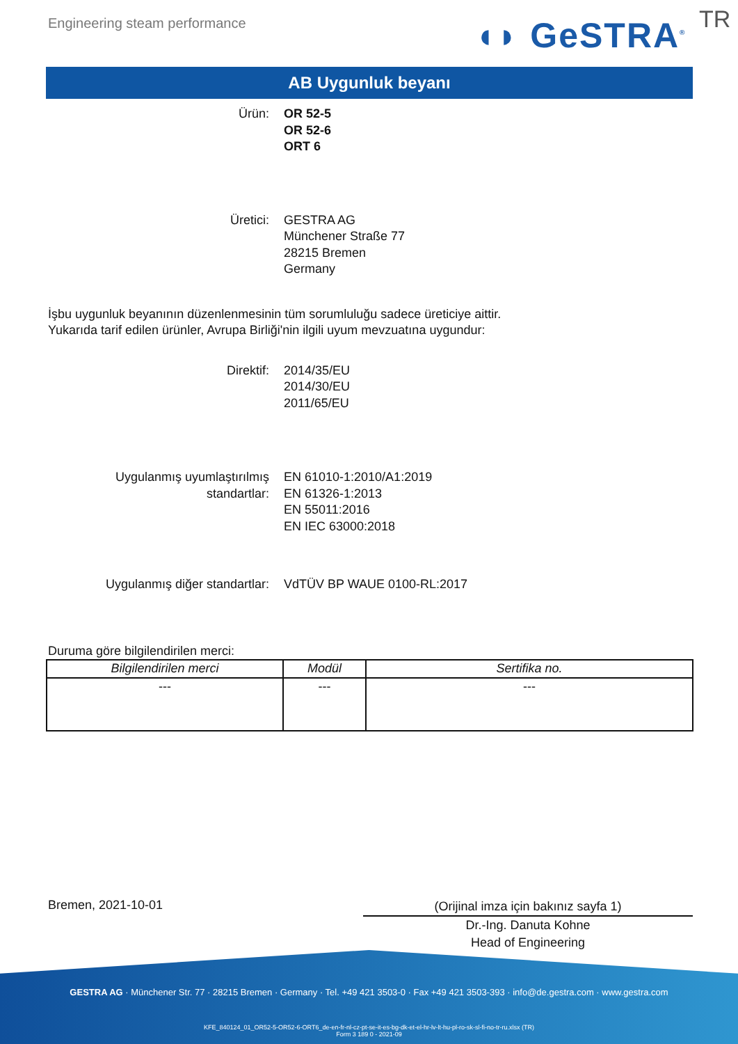Engineering steam performance ◖◗ GeSTRA<sup>®</sup> TR
AB Uygunluk beyanı
Ürün: OR 52-5
OR 52-6
ORT 6
Üretici: GESTRA AG
Münchener Straße 77
28215 Bremen
Germany
İşbu uygunluk beyanının düzenlenmesinin tüm sorumluluğu sadece üreticiye aittir.
Yukarıda tarif edilen ürünler, Avrupa Birliği'nin ilgili uyum mevzuatına uygundur:
Direktif: 2014/35/EU
2014/30/EU
2011/65/EU
Uygulanmış uyumlaştırılmış
standartlar:
EN 61010-1:2010/A1:2019
EN 61326-1:2013
EN 55011:2016
EN IEC 63000:2018
Uygulanmış diğer standartlar: VdTÜV BP WAUE 0100-RL:2017
Duruma göre bilgilendirilen merci:
| Bilgilendirilen merci | Modül | Sertifika no. |
| --- | --- | --- |
| --- | --- | --- |
Bremen, 2021-10-01
(Orijinal imza için bakınız sayfa 1)
Dr.-Ing. Danuta Kohne
Head of Engineering
GESTRA AG · Münchener Str. 77 · 28215 Bremen · Germany · Tel. +49 421 3503-0 · Fax +49 421 3503-393 · info@de.gestra.com · www.gestra.com
KFE_840124_01_OR52-5-OR52-6-ORT6_de-en-fr-nl-cz-pt-se-it-es-bg-dk-et-el-hr-lv-lt-hu-pl-ro-sk-sl-fi-no-tr-ru.xlsx (TR)
Form 3 189 0 - 2021-09